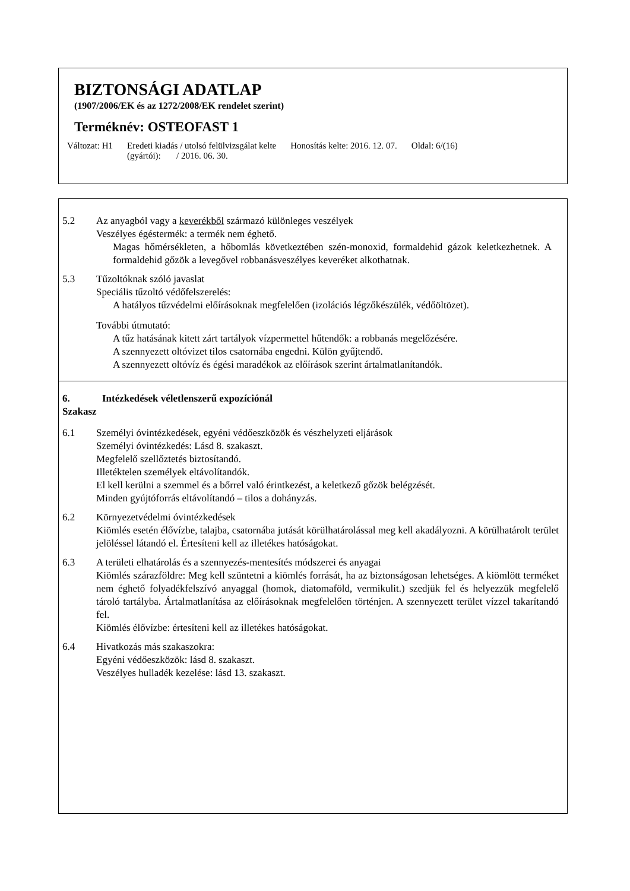BIZTONSÁGI ADATLAP
(1907/2006/EK és az 1272/2008/EK rendelet szerint)
Terméknév: OSTEOFAST 1
Változat: H1 Eredeti kiadás / utolsó felülvizsgálat kelte
(gyártói): / 2016. 06. 30.
Honosítás kelte: 2016. 12. 07. Oldal: 6/(16)
5.2 Az anyagból vagy a keverékből származó különleges veszélyek
Veszélyes égéstermék: a termék nem éghető.
Magas hőmérsékleten, a hőbomlás következtében szén-monoxid, formaldehid gázok keletkezhetnek. A formaldehid gőzök a levegővel robbanásveszélyes keveréket alkothatnak.
5.3 Tűzoltóknak szóló javaslat
Speciális tűzoltó védőfelszerelés:
A hatályos tűzvédelmi előírásoknak megfelelően (izolációs légzőkészülék, védőöltözet).
További útmutató:
A tűz hatásának kitett zárt tartályok vízpermettel hűtendők: a robbanás megelőzésére.
A szennyezett oltóvizet tilos csatornába engedni. Külön gyűjtendő.
A szennyezett oltóvíz és égési maradékok az előírások szerint ártalmatlanítandók.
6. Szakasz
Intézkedések véletlenszerű expozíciónál
6.1 Személyi óvintézkedések, egyéni védőeszközök és vészhelyzeti eljárások
Személyi óvintézkedés: Lásd 8. szakaszt.
Megfelelő szellőztetés biztosítandó.
Illetéktelen személyek eltávolítandók.
El kell kerülni a szemmel és a bőrrel való érintkezést, a keletkező gőzök belégzését.
Minden gyújtóforrás eltávolítandó – tilos a dohányzás.
6.2 Környezetvédelmi óvintézkedések
Kiömlés esetén élővízbe, talajba, csatornába jutását körülhatárolással meg kell akadályozni. A körülhatárolt terület jelöléssel látandó el. Értesíteni kell az illetékes hatóságokat.
6.3 A területi elhatárolás és a szennyezés-mentesítés módszerei és anyagai
Kiömlés szárazföldre: Meg kell szüntetni a kiömlés forrását, ha az biztonságosan lehetséges. A kiömlött terméket nem éghető folyadékfelszívó anyaggal (homok, diatomaföld, vermikulit.) szedjük fel és helyezzük megfelelő tároló tartályba. Ártalmatlanítása az előírásoknak megfelelően történjen. A szennyezett terület vízzel takarítandó fel.
Kiömlés élővízbe: értesíteni kell az illetékes hatóságokat.
6.4 Hivatkozás más szakaszokra:
Egyéni védőeszközök: lásd 8. szakaszt.
Veszélyes hulladék kezelése: lásd 13. szakaszt.